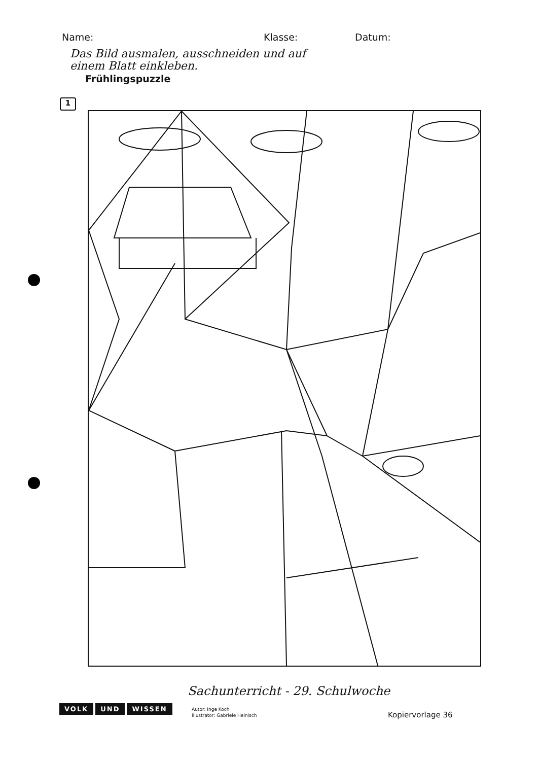Name: Klasse: Datum:
Das Bild ausmalen, ausschneiden und auf
einem Blatt einkleben.
Frühlingspuzzle
1
Sachunterricht - 29. Schulwoche
VOLK UND WISSEN
Autor: Inge Koch
Illustrator: Gabriele Heinisch
Kopiervorlage 36